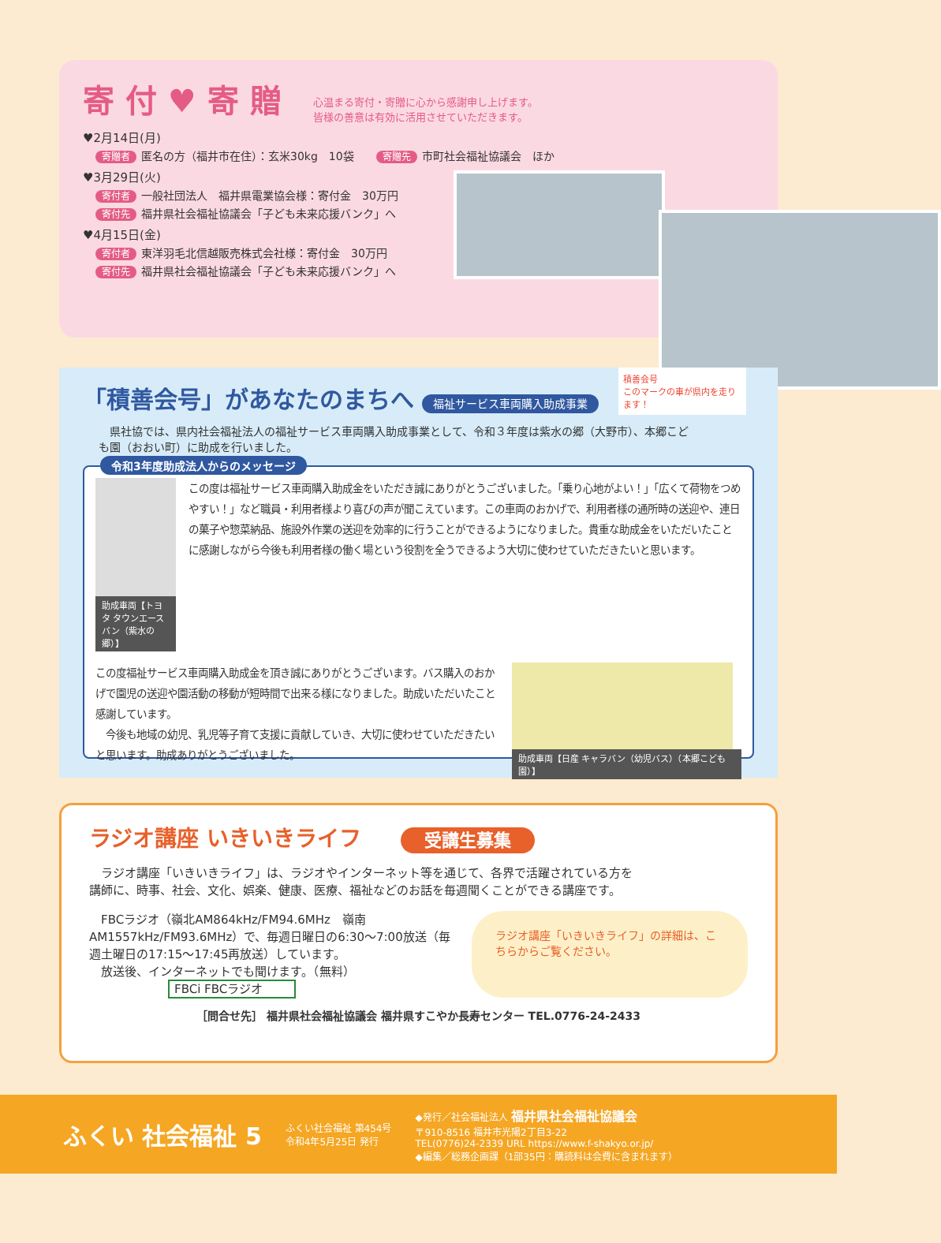寄 付 ♥ 寄 贈
心温まる寄付・寄贈に心から感謝申し上げます。
皆様の善意は有効に活用させていただきます。
♥2月14日(月)
寄贈者 匿名の方（福井市在住）：玄米30kg　10袋　　寄贈先 市町社会福祉協議会　ほか
♥3月29日(火)
寄付者 一般社団法人　福井県電業協会様：寄付金　30万円
寄付先 福井県社会福祉協議会「子ども未来応援バンク」へ
♥4月15日(金)
寄付者 東洋羽毛北信越販売株式会社様：寄付金　30万円
寄付先 福井県社会福祉協議会「子ども未来応援バンク」へ
「積善会号」があなたのまちへ
福祉サービス車両購入助成事業
　県社協では、県内社会福祉法人の福祉サービス車両購入助成事業として、令和３年度は紫水の郷（大野市）、本郷こども園（おおい町）に助成を行いました。
積善会号
このマークの車が県内を走ります！
令和3年度助成法人からのメッセージ
助成車両【トヨタ タウンエースバン（紫水の郷）】
この度は福祉サービス車両購入助成金をいただき誠にありがとうございました。「乗り心地がよい！」「広くて荷物をつめやすい！」など職員・利用者様より喜びの声が聞こえています。この車両のおかげで、利用者様の通所時の送迎や、連日の菓子や惣菜納品、施設外作業の送迎を効率的に行うことができるようになりました。貴重な助成金をいただいたことに感謝しながら今後も利用者様の働く場という役割を全うできるよう大切に使わせていただきたいと思います。
この度福祉サービス車両購入助成金を頂き誠にありがとうございます。バス購入のおかげで園児の送迎や園活動の移動が短時間で出来る様になりました。助成いただいたこと感謝しています。
　今後も地域の幼児、乳児等子育て支援に貢献していき、大切に使わせていただきたいと思います。助成ありがとうございました。
助成車両【日産 キャラバン（幼児バス）（本郷こども園）】
ラジオ講座 いきいきライフ 受講生募集
　ラジオ講座「いきいきライフ」は、ラジオやインターネット等を通じて、各界で活躍されている方を講師に、時事、社会、文化、娯楽、健康、医療、福祉などのお話を毎週聞くことができる講座です。
　FBCラジオ（嶺北AM864kHz/FM94.6MHz　嶺南AM1557kHz/FM93.6MHz）で、毎週日曜日の6:30〜7:00放送（毎週土曜日の17:15〜17:45再放送）しています。
　放送後、インターネットでも聞けます。（無料）
FBCi FBCラジオ
ラジオ講座「いきいきライフ」の詳細は、こちらからご覧ください。
［問合せ先］ 福井県社会福祉協議会 福井県すこやか長寿センター TEL.0776-24-2433
ふくい 社会福祉 5
ふくい社会福祉 第454号
令和4年5月25日 発行
◆発行／社会福祉法人 福井県社会福祉協議会
〒910-8516 福井市光陽2丁目3-22
TEL(0776)24-2339 URL https://www.f-shakyo.or.jp/
◆編集／総務企画課（1部35円：購読料は会費に含まれます）